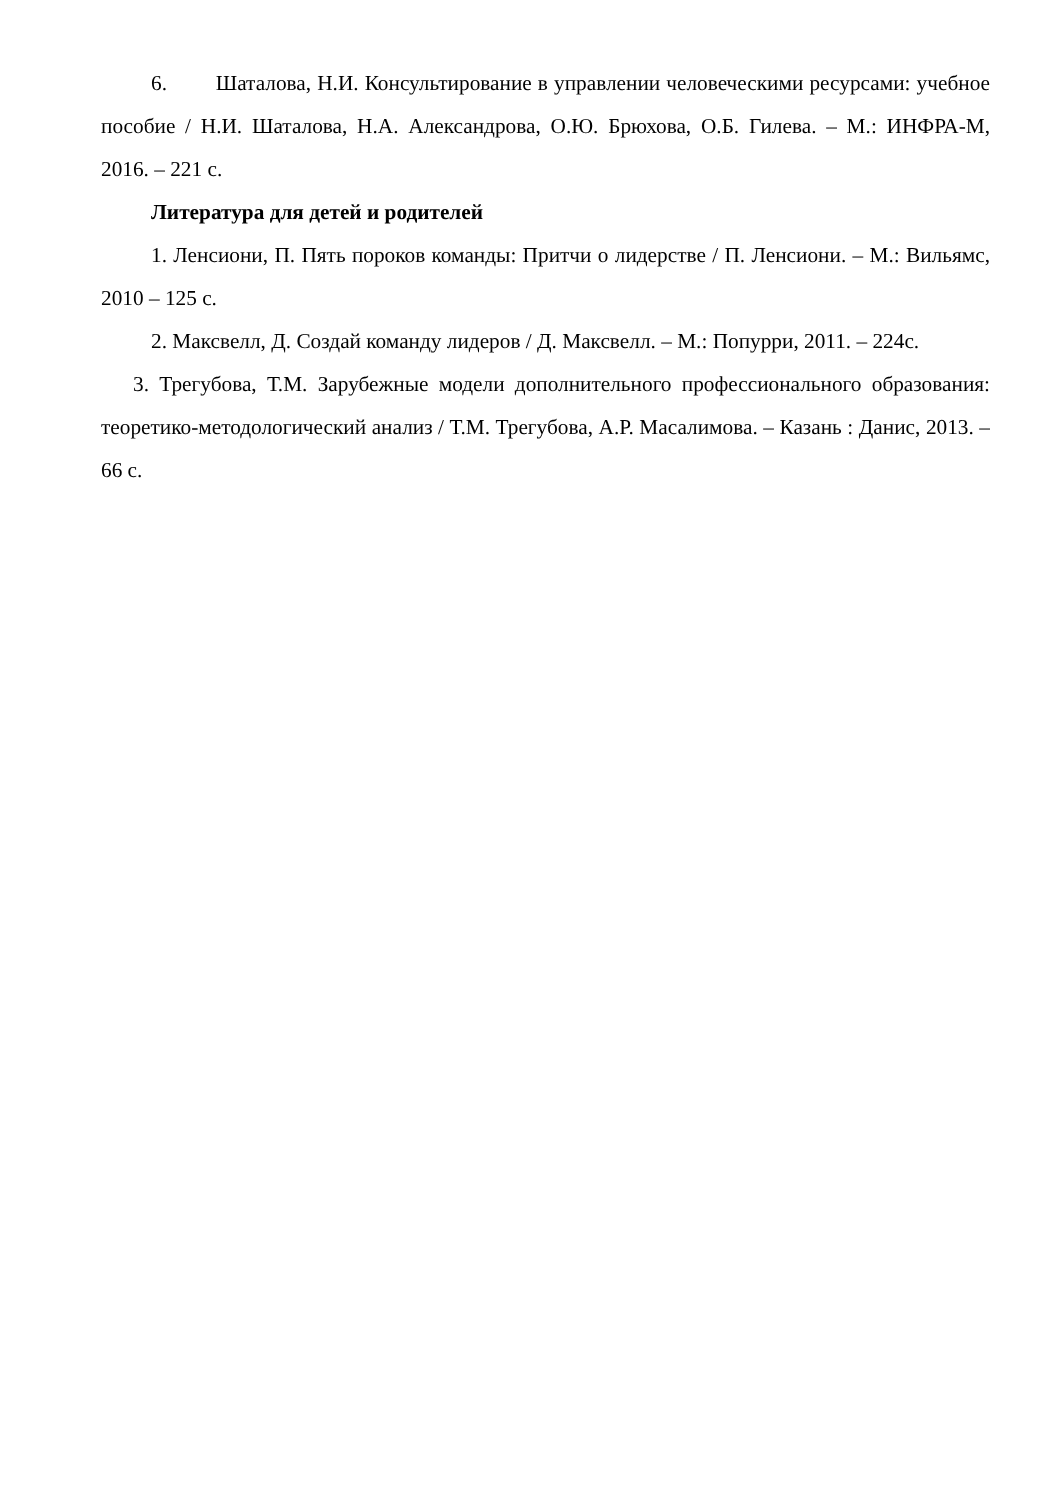6. Шаталова, Н.И. Консультирование в управлении человеческими ресурсами: учебное пособие / Н.И. Шаталова, Н.А. Александрова, О.Ю. Брюхова, О.Б. Гилева. – М.: ИНФРА-М, 2016. – 221 с.
Литература для детей и родителей
1. Ленсиони, П. Пять пороков команды: Притчи о лидерстве / П. Ленсиони. – М.: Вильямс, 2010 – 125 с.
2. Максвелл, Д. Создай команду лидеров / Д. Максвелл. – М.: Попурри, 2011. – 224с.
3. Трегубова, Т.М. Зарубежные модели дополнительного профессионального образования: теоретико-методологический анализ / Т.М. Трегубова, А.Р. Масалимова. – Казань : Данис, 2013. – 66 с.